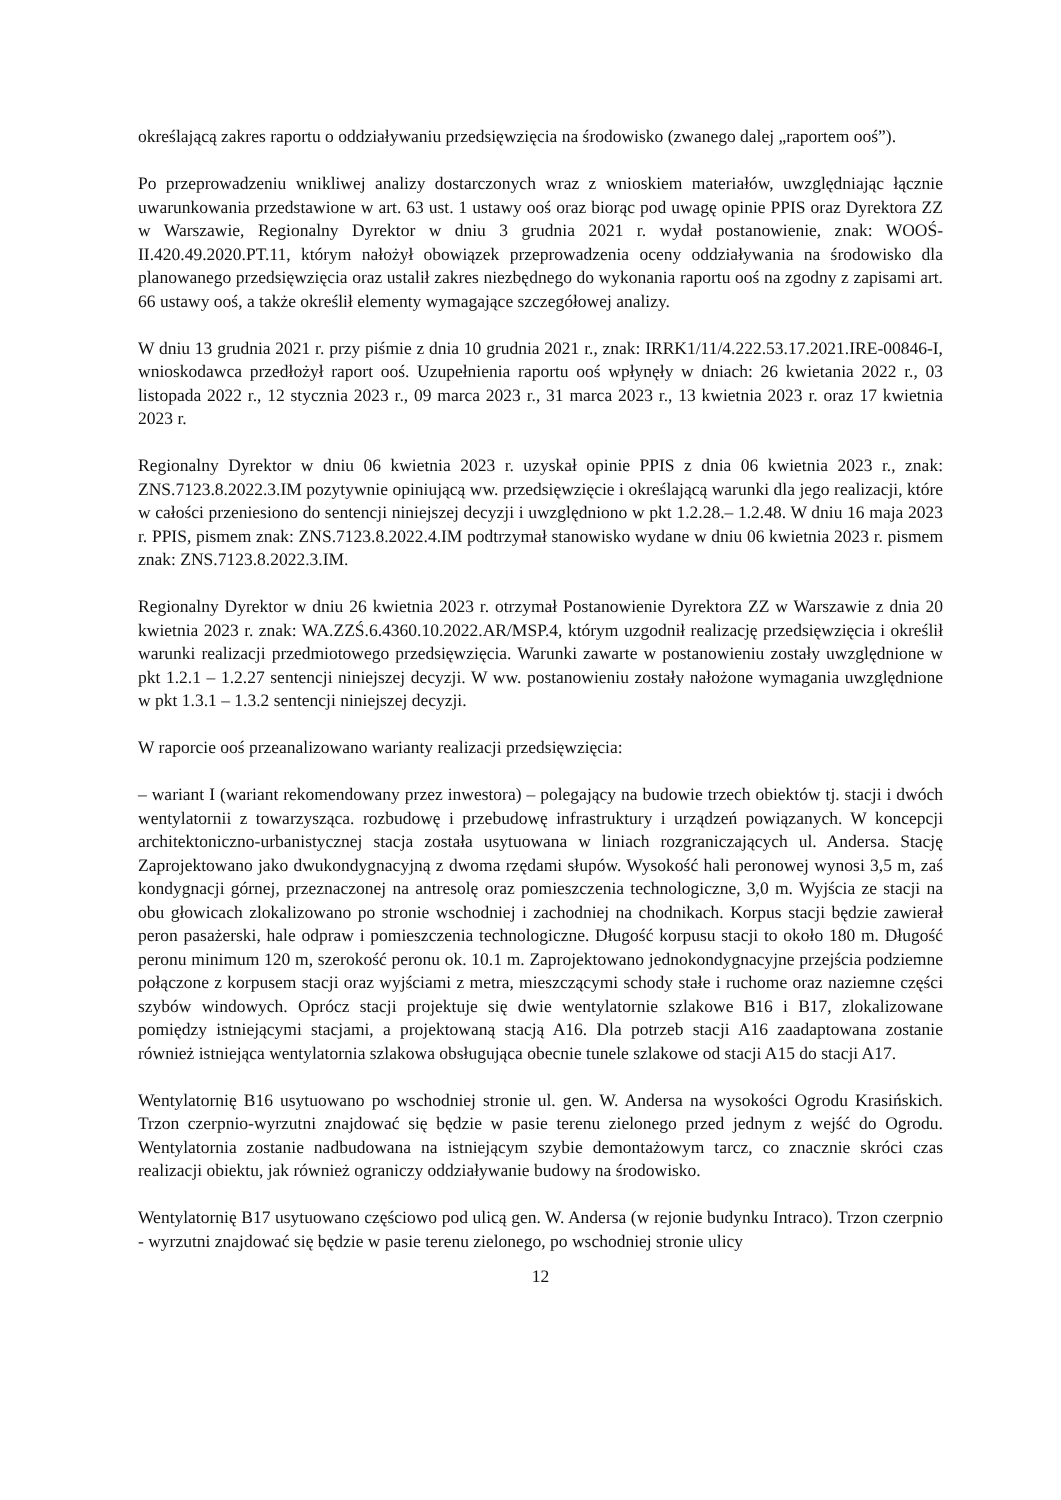określającą zakres raportu o oddziaływaniu przedsięwzięcia na środowisko (zwanego dalej „raportem ooś”).
Po przeprowadzeniu wnikliwej analizy dostarczonych wraz z wnioskiem materiałów, uwzględniając łącznie uwarunkowania przedstawione w art. 63 ust. 1 ustawy ooś oraz biorąc pod uwagę opinie PPIS oraz Dyrektora ZZ w Warszawie, Regionalny Dyrektor w dniu 3 grudnia 2021 r. wydał postanowienie, znak: WOOŚ-II.420.49.2020.PT.11, którym nałożył obowiązek przeprowadzenia oceny oddziaływania na środowisko dla planowanego przedsięwzięcia oraz ustalił zakres niezbędnego do wykonania raportu ooś na zgodny z zapisami art. 66 ustawy ooś, a także określił elementy wymagające szczegółowej analizy.
W dniu 13 grudnia 2021 r. przy piśmie z dnia 10 grudnia 2021 r., znak: IRRK1/11/4.222.53.17.2021.IRE-00846-I, wnioskodawca przedłożył raport ooś. Uzupełnienia raportu ooś wpłynęły w dniach: 26 kwietania 2022 r., 03 listopada 2022 r., 12 stycznia 2023 r., 09 marca 2023 r., 31 marca 2023 r., 13 kwietnia 2023 r. oraz 17 kwietnia 2023 r.
Regionalny Dyrektor w dniu 06 kwietnia 2023 r. uzyskał opinie PPIS z dnia 06 kwietnia 2023 r., znak: ZNS.7123.8.2022.3.IM pozytywnie opiniującą ww. przedsięwzięcie i określającą warunki dla jego realizacji, które w całości przeniesiono do sentencji niniejszej decyzji i uwzględniono w pkt 1.2.28.– 1.2.48. W dniu 16 maja 2023 r. PPIS, pismem znak: ZNS.7123.8.2022.4.IM podtrzymał stanowisko wydane w dniu 06 kwietnia 2023 r. pismem znak: ZNS.7123.8.2022.3.IM.
Regionalny Dyrektor w dniu 26 kwietnia 2023 r. otrzymał Postanowienie Dyrektora ZZ w Warszawie z dnia 20 kwietnia 2023 r. znak: WA.ZZŚ.6.4360.10.2022.AR/MSP.4, którym uzgodnił realizację przedsięwzięcia i określił warunki realizacji przedmiotowego przedsięwzięcia. Warunki zawarte w postanowieniu zostały uwzględnione w pkt 1.2.1 – 1.2.27 sentencji niniejszej decyzji. W ww. postanowieniu zostały nałożone wymagania uwzględnione w pkt 1.3.1 – 1.3.2 sentencji niniejszej decyzji.
W raporcie ooś przeanalizowano warianty realizacji przedsięwzięcia:
– wariant I (wariant rekomendowany przez inwestora) – polegający na budowie trzech obiektów tj. stacji i dwóch wentylatornii z towarzysząca. rozbudowę i przebudowę infrastruktury i urządzeń powiązanych. W koncepcji architektoniczno-urbanistycznej stacja została usytuowana w liniach rozgraniczających ul. Andersa. Stację Zaprojektowano jako dwukondygnacyjną z dwoma rzędami słupów. Wysokość hali peronowej wynosi 3,5 m, zaś kondygnacji górnej, przeznaczonej na antresolę oraz pomieszczenia technologiczne, 3,0 m. Wyjścia ze stacji na obu głowicach zlokalizowano po stronie wschodniej i zachodniej na chodnikach. Korpus stacji będzie zawierał peron pasażerski, hale odpraw i pomieszczenia technologiczne. Długość korpusu stacji to około 180 m. Długość peronu minimum 120 m, szerokość peronu ok. 10.1 m. Zaprojektowano jednokondygnacyjne przejścia podziemne połączone z korpusem stacji oraz wyjściami z metra, mieszczącymi schody stałe i ruchome oraz naziemne części szybów windowych. Oprócz stacji projektuje się dwie wentylatornie szlakowe B16 i B17, zlokalizowane pomiędzy istniejącymi stacjami, a projektowaną stacją A16. Dla potrzeb stacji A16 zaadaptowana zostanie również istniejąca wentylatornia szlakowa obsługująca obecnie tunele szlakowe od stacji A15 do stacji A17.
Wentylatornię B16 usytuowano po wschodniej stronie ul. gen. W. Andersa na wysokości Ogrodu Krasińskich. Trzon czerpnio-wyrzutni znajdować się będzie w pasie terenu zielonego przed jednym z wejść do Ogrodu. Wentylatornia zostanie nadbudowana na istniejącym szybie demontażowym tarcz, co znacznie skróci czas realizacji obiektu, jak również ograniczy oddziaływanie budowy na środowisko.
Wentylatornię B17 usytuowano częściowo pod ulicą gen. W. Andersa (w rejonie budynku Intraco). Trzon czerpnio - wyrzutni znajdować się będzie w pasie terenu zielonego, po wschodniej stronie ulicy
12